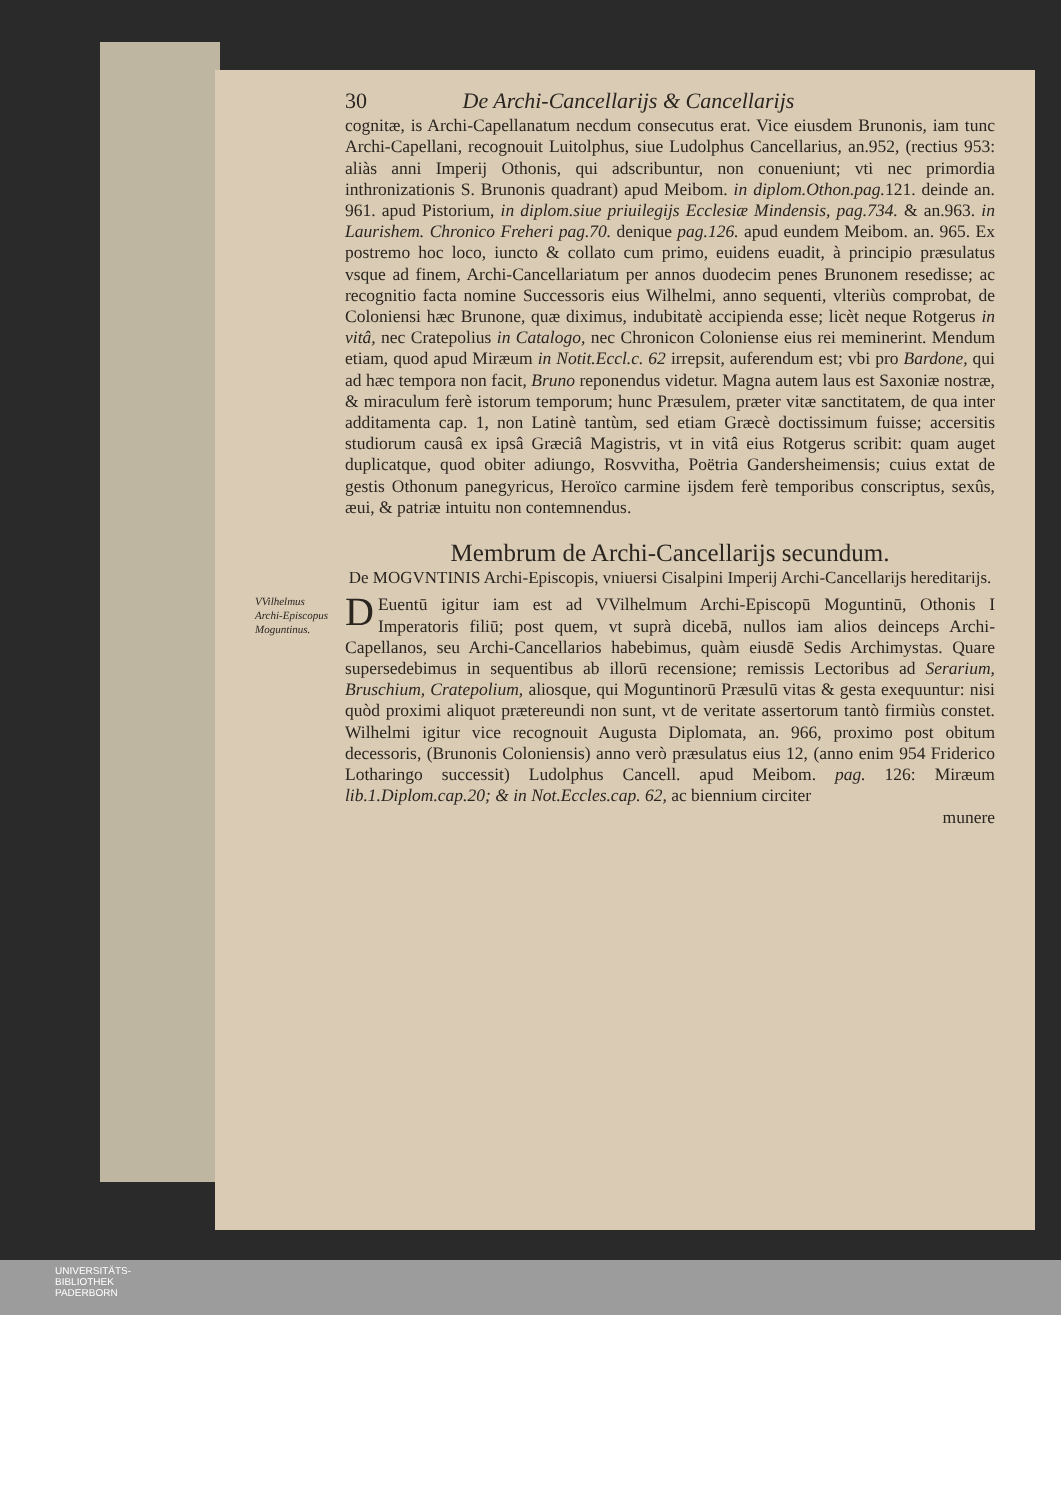30 De Archi-Cancellarijs & Cancellarijs
cognitæ, is Archi-Capellanatum necdum consecutus erat. Vice eiusdem Brunonis, iam tunc Archi-Capellani, recognouit Luitolphus, siue Ludolphus Cancellarius, an.952, (rectius 953: aliàs anni Imperij Othonis, qui adscribuntur, non conueniunt; vti nec primordia inthronizationis S. Brunonis quadrant) apud Meibom. in diplom.Othon.pag. 121. deinde an. 961. apud Pistorium, in diplom.siue priuilegijs Ecclesiæ Mindensis, pag.734. & an.963. in Laurishem. Chronico Freheri pag.70. denique pag.126. apud eundem Meibom. an. 965. Ex postremo hoc loco, iuncto & collato cum primo, euidens euadit, à principio præsulatus vsque ad finem, Archi-Cancellariatum per annos duodecim penes Brunonem resedisse; ac recognitio facta nomine Successoris eius Wilhelmi, anno sequenti, vlteriùs comprobat, de Coloniensi hæc Brunone, quæ diximus, indubitatè accipienda esse; licèt neque Rotgerus in vitâ, nec Cratepolius in Catalogo, nec Chronicon Coloniense eius rei meminerint. Mendum etiam, quod apud Miræum in Notit.Eccl.c. 62 irrepsit, auferendum est; vbi pro Bardone, qui ad hæc tempora non facit, Bruno reponendus videtur. Magna autem laus est Saxoniæ nostræ, & miraculum ferè istorum temporum; hunc Præsulem, præter vitæ sanctitatem, de qua inter additamenta cap. 1, non Latinè tantùm, sed etiam Græcè doctissimum fuisse; accersitis studiorum causâ ex ipsâ Græciâ Magistris, vt in vitâ eius Rotgerus scribit: quam auget duplicatque, quod obiter adiungo, Rosvvitha, Poëtria Gandersheimensis; cuius extat de gestis Othonum panegyricus, Heroïco carmine ijsdem ferè temporibus conscriptus, sexûs, æui, & patriæ intuitu non contemnendus.
Membrum de Archi-Cancellarijs secundum.
De MOGVNTINIS Archi-Episcopis, vniuersi Cisalpini Imperij Archi-Cancellarijs hereditarijs.
VVilhelmus Archi-Episcopus Moguntinus.
DEuentū igitur iam est ad VVilhelmum Archi-Episcopū Moguntinū, Othonis I Imperatoris filiū; post quem, vt suprà dicebā, nullos iam alios deinceps Archi-Capellanos, seu Archi-Cancellarios habebimus, quàm eiusdē Sedis Archimystas. Quare supersedebimus in sequentibus ab illorū recensione; remissis Lectoribus ad Serarium, Bruschium, Cratepolium, aliosque, qui Moguntinorū Præsulū vitas & gesta exequuntur: nisi quòd proximi aliquot prætereundi non sunt, vt de veritate assertorum tantò firmiùs constet. Wilhelmi igitur vice recognouit Augusta Diplomata, an. 966, proximo post obitum decessoris, (Brunonis Coloniensis) anno verò præsulatus eius 12, (anno enim 954 Friderico Lotharingo successit) Ludolphus Cancell. apud Meibom. pag. 126: Miræum lib.1.Diplom.cap.20; & in Not.Eccles.cap. 62, ac biennium circiter
munere
UNIVERSITÄTS-
BIBLIOTHEK
PADERBORN